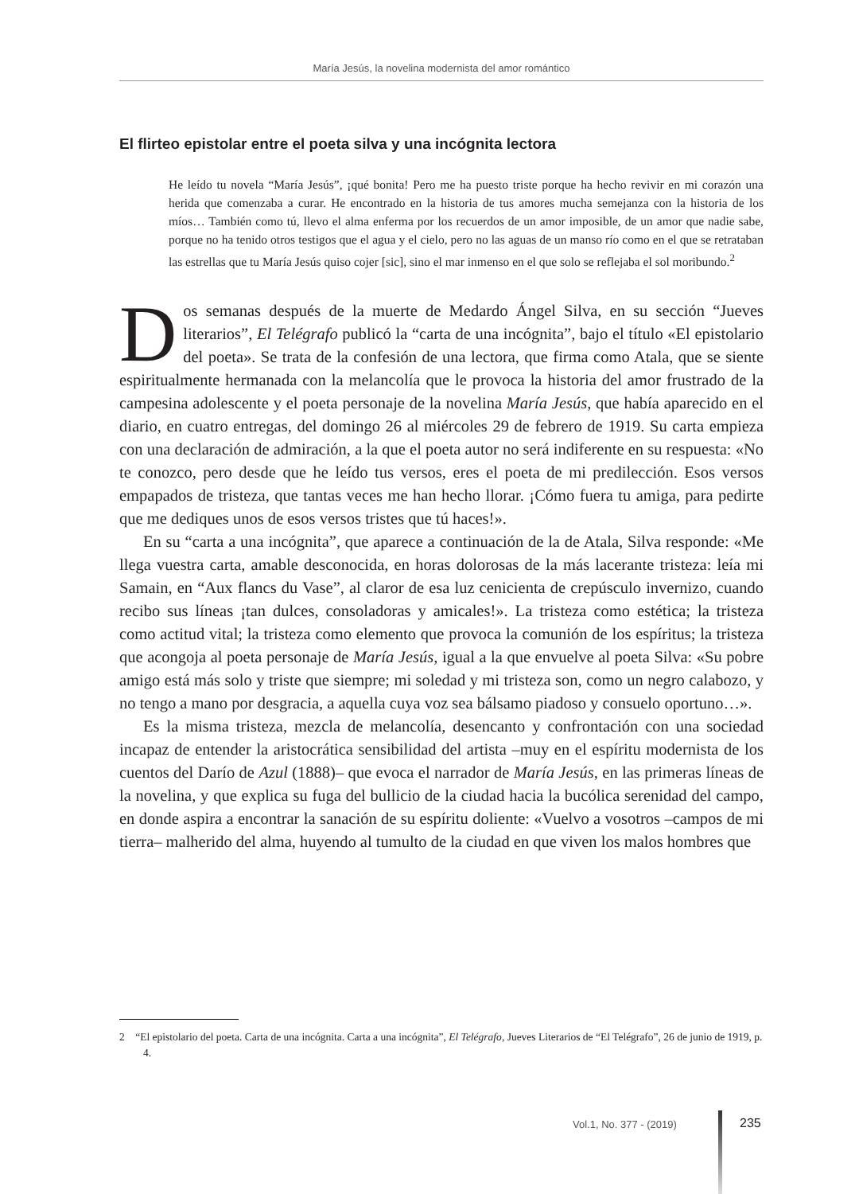María Jesús, la novelina modernista del amor romántico
El flirteo epistolar entre el poeta silva y una incógnita lectora
He leído tu novela “María Jesús”, ¡qué bonita! Pero me ha puesto triste porque ha hecho revivir en mi corazón una herida que comenzaba a curar. He encontrado en la historia de tus amores mucha semejanza con la historia de los míos… También como tú, llevo el alma enferma por los recuerdos de un amor imposible, de un amor que nadie sabe, porque no ha tenido otros testigos que el agua y el cielo, pero no las aguas de un manso río como en el que se retrataban las estrellas que tu María Jesús quiso cojer [sic], sino el mar inmenso en el que solo se reflejaba el sol moribundo.<sup>2</sup>
Dos semanas después de la muerte de Medardo Ángel Silva, en su sección “Jueves literarios”, El Telégrafo publicó la “carta de una incógnita”, bajo el título «El epistolario del poeta». Se trata de la confesión de una lectora, que firma como Atala, que se siente espiritualmente hermanada con la melancolía que le provoca la historia del amor frustrado de la campesina adolescente y el poeta personaje de la novelina María Jesús, que había aparecido en el diario, en cuatro entregas, del domingo 26 al miércoles 29 de febrero de 1919. Su carta empieza con una declaración de admiración, a la que el poeta autor no será indiferente en su respuesta: «No te conozco, pero desde que he leído tus versos, eres el poeta de mi predilección. Esos versos empapados de tristeza, que tantas veces me han hecho llorar. ¡Cómo fuera tu amiga, para pedirte que me dediques unos de esos versos tristes que tú haces!».
En su “carta a una incógnita”, que aparece a continuación de la de Atala, Silva responde: «Me llega vuestra carta, amable desconocida, en horas dolorosas de la más lacerante tristeza: leía mi Samain, en “Aux flancs du Vase”, al claror de esa luz cenicienta de crepúsculo invernizo, cuando recibo sus líneas ¡tan dulces, consoladoras y amicales!». La tristeza como estética; la tristeza como actitud vital; la tristeza como elemento que provoca la comunión de los espíritus; la tristeza que acongoja al poeta personaje de María Jesús, igual a la que envuelve al poeta Silva: «Su pobre amigo está más solo y triste que siempre; mi soledad y mi tristeza son, como un negro calabozo, y no tengo a mano por desgracia, a aquella cuya voz sea bálsamo piadoso y consuelo oportuno…».
Es la misma tristeza, mezcla de melancolía, desencanto y confrontación con una sociedad incapaz de entender la aristocrática sensibilidad del artista –muy en el espíritu modernista de los cuentos del Darío de Azul (1888)– que evoca el narrador de María Jesús, en las primeras líneas de la novelina, y que explica su fuga del bullicio de la ciudad hacia la bucólica serenidad del campo, en donde aspira a encontrar la sanación de su espíritu doliente: «Vuelvo a vosotros –campos de mi tierra– malherido del alma, huyendo al tumulto de la ciudad en que viven los malos hombres que
2 “El epistolario del poeta. Carta de una incógnita. Carta a una incógnita”, El Telégrafo, Jueves Literarios de “El Telégrafo”, 26 de junio de 1919, p. 4.
Vol.1, No. 377 - (2019) 235